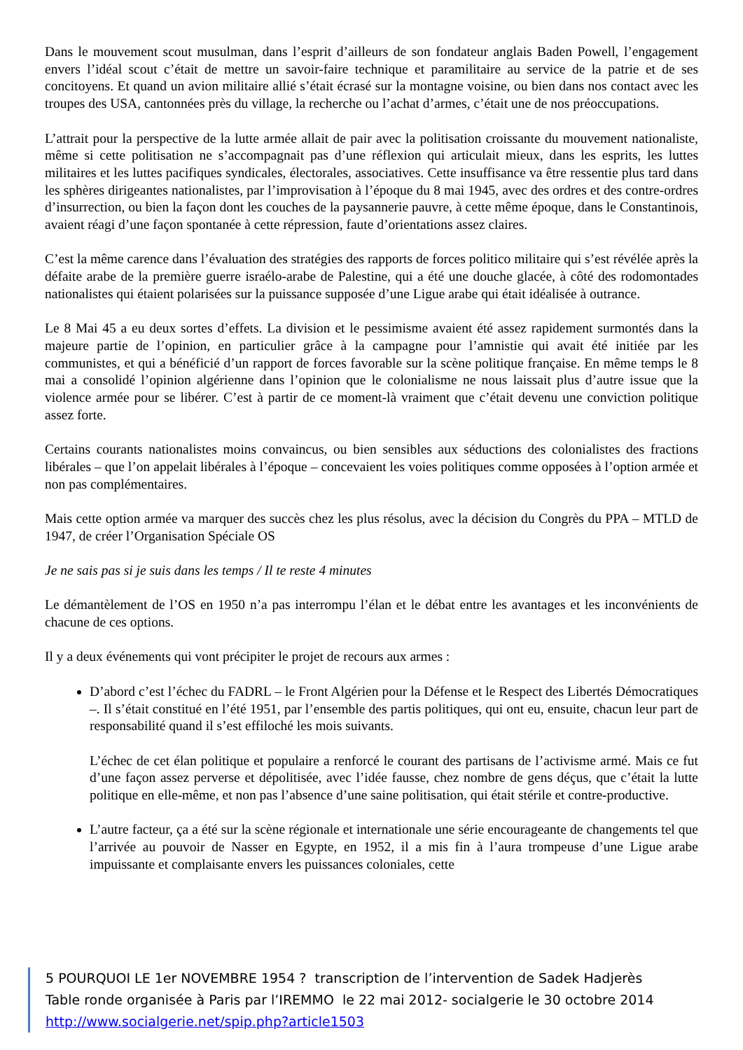Dans le mouvement scout musulman, dans l’esprit d’ailleurs de son fondateur anglais Baden Powell, l’engagement envers l’idéal scout c’était de mettre un savoir-faire technique et paramilitaire au service de la patrie et de ses concitoyens. Et quand un avion militaire allié s’était écrasé sur la montagne voisine, ou bien dans nos contact avec les troupes des USA, cantonnées près du village, la recherche ou l’achat d’armes, c’était une de nos préoccupations.
L’attrait pour la perspective de la lutte armée allait de pair avec la politisation croissante du mouvement nationaliste, même si cette politisation ne s’accompagnait pas d’une réflexion qui articulait mieux, dans les esprits, les luttes militaires et les luttes pacifiques syndicales, électorales, associatives. Cette insuffisance va être ressentie plus tard dans les sphères dirigeantes nationalistes, par l’improvisation à l’époque du 8 mai 1945, avec des ordres et des contre-ordres d’insurrection, ou bien la façon dont les couches de la paysannerie pauvre, à cette même époque, dans le Constantinois, avaient réagi d’une façon spontanée à cette répression, faute d’orientations assez claires.
C’est la même carence dans l’évaluation des stratégies des rapports de forces politico militaire qui s’est révélée après la défaite arabe de la première guerre israélo-arabe de Palestine, qui a été une douche glacée, à côté des rodomontades nationalistes qui étaient polarisées sur la puissance supposée d’une Ligue arabe qui était idéalisée à outrance.
Le 8 Mai 45 a eu deux sortes d’effets. La division et le pessimisme avaient été assez rapidement surmontés dans la majeure partie de l’opinion, en particulier grâce à la campagne pour l’amnistie qui avait été initiée par les communistes, et qui a bénéficié d’un rapport de forces favorable sur la scène politique française. En même temps le 8 mai a consolidé l’opinion algérienne dans l’opinion que le colonialisme ne nous laissait plus d’autre issue que la violence armée pour se libérer. C’est à partir de ce moment-là vraiment que c’était devenu une conviction politique assez forte.
Certains courants nationalistes moins convaincus, ou bien sensibles aux séductions des colonialistes des fractions libérales – que l’on appelait libérales à l’époque – concevaient les voies politiques comme opposées à l’option armée et non pas complémentaires.
Mais cette option armée va marquer des succès chez les plus résolus, avec la décision du Congrès du PPA – MTLD de 1947, de créer l’Organisation Spéciale OS
Je ne sais pas si je suis dans les temps / Il te reste 4 minutes
Le démantèlement de l’OS en 1950 n’a pas interrompu l’élan et le débat entre les avantages et les inconvénients de chacune de ces options.
Il y a deux événements qui vont précipiter le projet de recours aux armes :
D’abord c’est l’échec du FADRL – le Front Algérien pour la Défense et le Respect des Libertés Démocratiques –. Il s’était constitué en l’été 1951, par l’ensemble des partis politiques, qui ont eu, ensuite, chacun leur part de responsabilité quand il s’est effiloché les mois suivants.
L’échec de cet élan politique et populaire a renforcé le courant des partisans de l’activisme armé. Mais ce fut d’une façon assez perverse et dépolitisée, avec l’idée fausse, chez nombre de gens déçus, que c’était la lutte politique en elle-même, et non pas l’absence d’une saine politisation, qui était stérile et contre-productive.
L’autre facteur, ça a été sur la scène régionale et internationale une série encourageante de changements tel que l’arrivée au pouvoir de Nasser en Egypte, en 1952, il a mis fin à l’aura trompeuse d’une Ligue arabe impuissante et complaisante envers les puissances coloniales, cette
5 POURQUOI LE 1er NOVEMBRE 1954 ? transcription de l’intervention de Sadek Hadjerès
Table ronde organisée à Paris par l’IREMMO le 22 mai 2012- socialgerie le 30 octobre 2014
http://www.socialgerie.net/spip.php?article1503